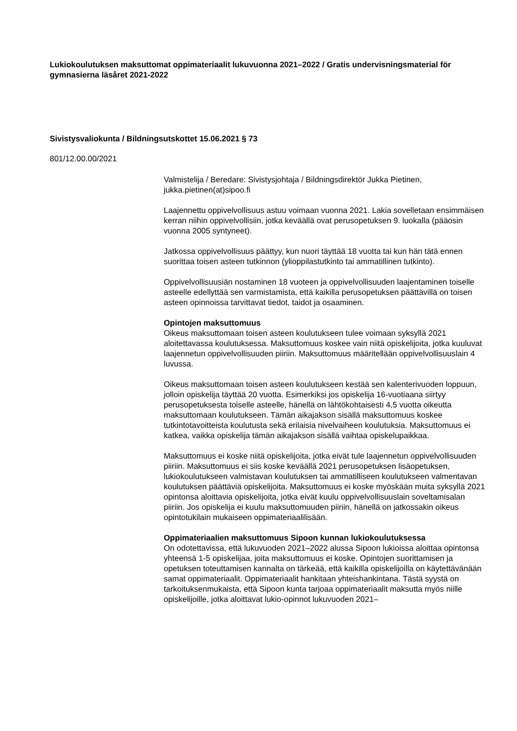Lukiokoulutuksen maksuttomat oppimateriaalit lukuvuonna 2021–2022 / Gratis undervisningsmaterial för gymnasierna läsåret 2021-2022
Sivistysvaliokunta / Bildningsutskottet 15.06.2021 § 73
801/12.00.00/2021
Valmistelija / Beredare: Sivistysjohtaja / Bildningsdirektör Jukka Pietinen, jukka.pietinen(at)sipoo.fi
Laajennettu oppivelvollisuus astuu voimaan vuonna 2021. Lakia sovelletaan ensimmäisen kerran niihin oppivelvollisiin, jotka keväällä ovat perusopetuksen 9. luokalla (pääosin vuonna 2005 syntyneet).
Jatkossa oppivelvollisuus päättyy, kun nuori täyttää 18 vuotta tai kun hän tätä ennen suorittaa toisen asteen tutkinnon (ylioppilastutkinto tai ammatillinen tutkinto).
Oppivelvollisuusiän nostaminen 18 vuoteen ja oppivelvollisuuden laajentaminen toiselle asteelle edellyttää sen varmistamista, että kaikilla perusopetuksen päättävillä on toisen asteen opinnoissa tarvittavat tiedot, taidot ja osaaminen.
Opintojen maksuttomuus
Oikeus maksuttomaan toisen asteen koulutukseen tulee voimaan syksyllä 2021 aloitettavassa koulutuksessa. Maksuttomuus koskee vain niitä opiskelijoita, jotka kuuluvat laajennetun oppivelvollisuuden piiriin. Maksuttomuus määritellään oppivelvollisuuslain 4 luvussa.
Oikeus maksuttomaan toisen asteen koulutukseen kestää sen kalenterivuoden loppuun, jolloin opiskelija täyttää 20 vuotta. Esimerkiksi jos opiskelija 16-vuotiaana siirtyy perusopetuksesta toiselle asteelle, hänellä on lähtökohtaisesti 4,5 vuotta oikeutta maksuttomaan koulutukseen. Tämän aikajakson sisällä maksuttomuus koskee tutkintotavoitteista koulutusta sekä erilaisia nivelvaiheen koulutuksia. Maksuttomuus ei katkea, vaikka opiskelija tämän aikajakson sisällä vaihtaa opiskelupaikkaa.
Maksuttomuus ei koske niitä opiskelijoita, jotka eivät tule laajennetun oppivelvollisuuden piiriin. Maksuttomuus ei siis koske keväällä 2021 perusopetuksen lisäopetuksen, lukiokoulutukseen valmistavan koulutuksen tai ammatilliseen koulutukseen valmentavan koulutuksen päättäviä opiskelijoita. Maksuttomuus ei koske myöskään muita syksyllä 2021 opintonsa aloittavia opiskelijoita, jotka eivät kuulu oppivelvollisuuslain soveltamisalan piiriin. Jos opiskelija ei kuulu maksuttomuuden piiriin, hänellä on jatkossakin oikeus opintotukilain mukaiseen oppimateriaalilisään.
Oppimateriaalien maksuttomuus Sipoon kunnan lukiokoulutuksessa
On odotettavissa, että lukuvuoden 2021–2022 alussa Sipoon lukioissa aloittaa opintonsa yhteensä 1-5 opiskelijaa, joita maksuttomuus ei koske. Opintojen suorittamisen ja opetuksen toteuttamisen kannalta on tärkeää, että kaikilla opiskelijoilla on käytettävänään samat oppimateriaalit. Oppimateriaalit hankitaan yhteishankintana. Tästä syystä on tarkoituksenmukaista, että Sipoon kunta tarjoaa oppimateriaalit maksutta myös niille opiskelijoille, jotka aloittavat lukio-opinnot lukuvuoden 2021–